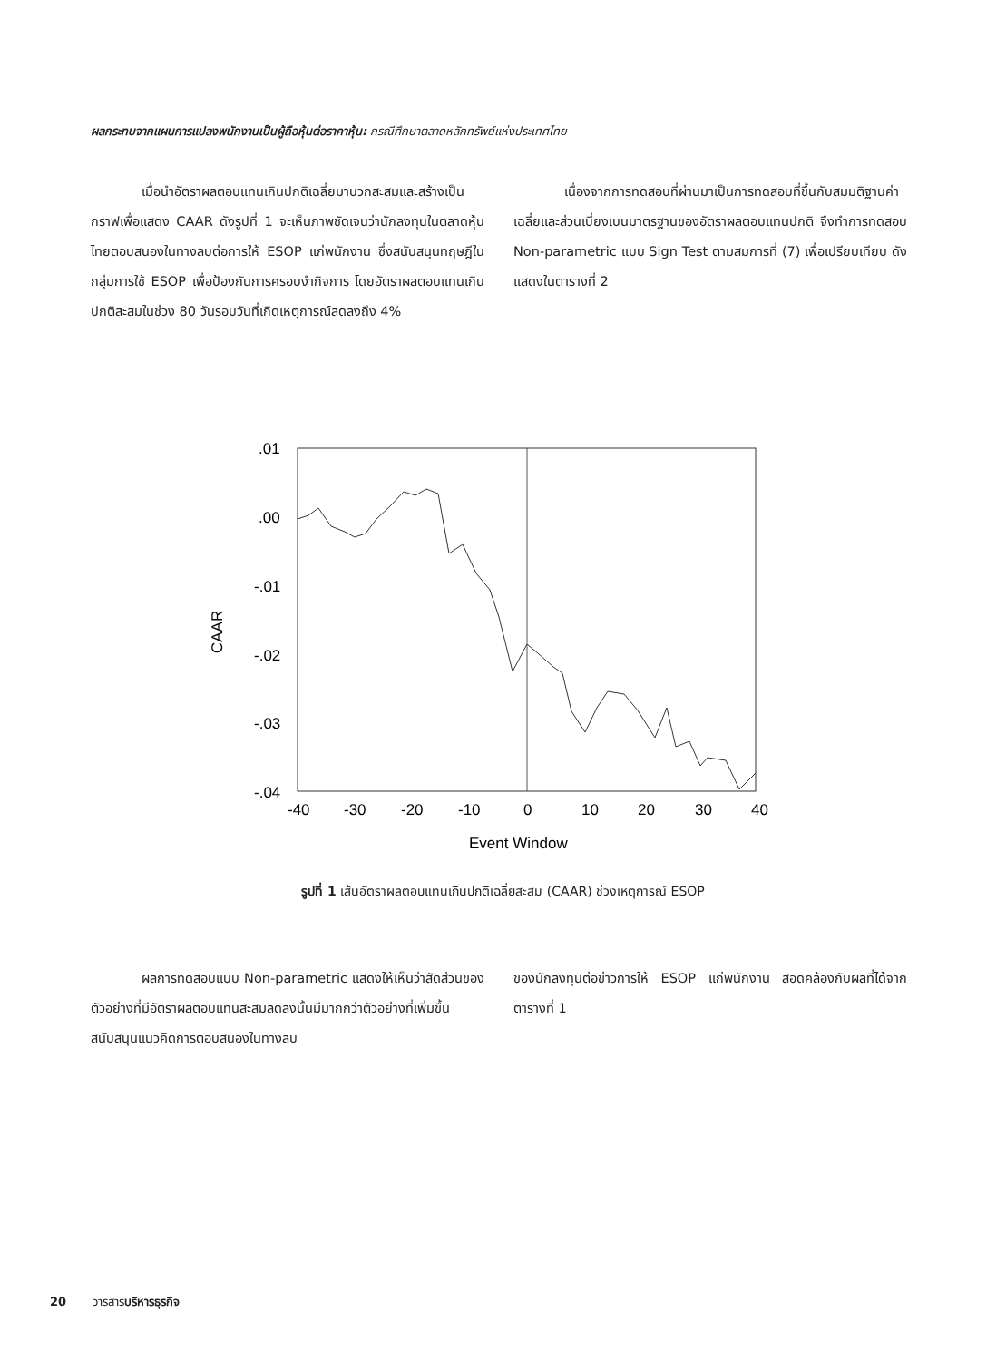ผลกระทบจากแผนการแปลงพนักงานเป็นผู้ถือหุ้นต่อราคาหุ้น: กรณีศึกษาตลาดหลักทรัพย์แห่งประเทศไทย
เมื่อนำอัตราผลตอบแทนเกินปกติเฉลี่ยมาบวกสะสมและสร้างเป็นกราฟเพื่อแสดง CAAR ดังรูปที่ 1 จะเห็นภาพชัดเจนว่านักลงทุนในตลาดหุ้นไทยตอบสนองในทางลบต่อการให้ ESOP แก่พนักงาน ซึ่งสนับสนุนทฤษฎีในกลุ่มการใช้ ESOP เพื่อป้องกันการครอบงำกิจการ โดยอัตราผลตอบแทนเกินปกติสะสมในช่วง 80 วันรอบวันที่เกิดเหตุการณ์ลดลงถึง 4%
เนื่องจากการทดสอบที่ผ่านมาเป็นการทดสอบที่ขึ้นกับสมมติฐานค่าเฉลี่ยและส่วนเบี่ยงเบนมาตรฐานของอัตราผลตอบแทนปกติ จึงทำการทดสอบ Non-parametric แบบ Sign Test ตามสมการที่ (7) เพื่อเปรียบเทียบ ดังแสดงในตารางที่ 2
.01
.00
-.01
-.02
-.03
-.04
CAAR
-40
-30
-20
-10
0
10
20
30
40
Event Window
รูปที่ 1 เส้นอัตราผลตอบแทนเกินปกติเฉลี่ยสะสม (CAAR) ช่วงเหตุการณ์ ESOP
ผลการทดสอบแบบ Non-parametric แสดงให้เห็นว่าสัดส่วนของตัวอย่างที่มีอัตราผลตอบแทนสะสมลดลงนั้นมีมากกว่าตัวอย่างที่เพิ่มขึ้น สนับสนุนแนวคิดการตอบสนองในทางลบ
ของนักลงทุนต่อข่าวการให้ ESOP แก่พนักงาน สอดคล้องกับผลที่ได้จากตารางที่ 1
20 วารสารบริหารธุรกิจ